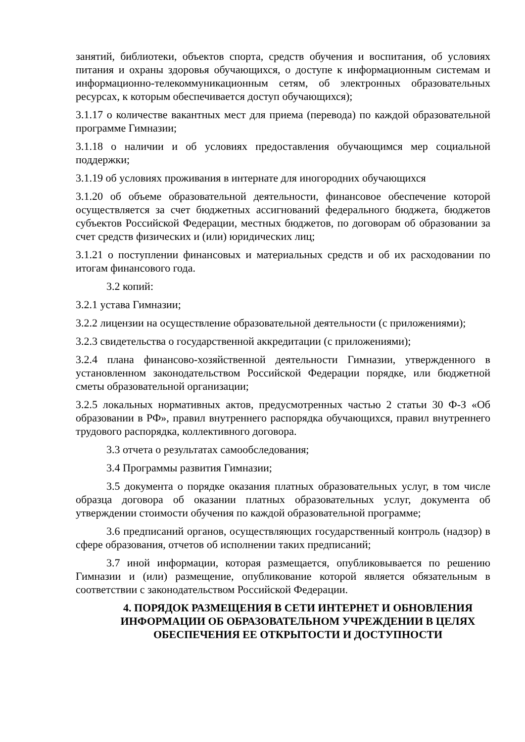занятий, библиотеки, объектов спорта, средств обучения и воспитания, об условиях питания и охраны здоровья обучающихся, о доступе к информационным системам и информационно-телекоммуникационным сетям, об электронных образовательных ресурсах, к которым обеспечивается доступ обучающихся);
3.1.17 о количестве вакантных мест для приема (перевода) по каждой образовательной программе Гимназии;
3.1.18 о наличии и об условиях предоставления обучающимся мер социальной поддержки;
3.1.19 об условиях проживания в интернате для иногородних обучающихся
3.1.20 об объеме образовательной деятельности, финансовое обеспечение которой осуществляется за счет бюджетных ассигнований федерального бюджета, бюджетов субъектов Российской Федерации, местных бюджетов, по договорам об образовании за счет средств физических и (или) юридических лиц;
3.1.21 о поступлении финансовых и материальных средств и об их расходовании по итогам финансового года.
3.2 копий:
3.2.1 устава Гимназии;
3.2.2 лицензии на осуществление образовательной деятельности (с приложениями);
3.2.3 свидетельства о государственной аккредитации (с приложениями);
3.2.4 плана финансово-хозяйственной деятельности Гимназии, утвержденного в установленном законодательством Российской Федерации порядке, или бюджетной сметы образовательной организации;
3.2.5 локальных нормативных актов, предусмотренных частью 2 статьи 30 Ф-З «Об образовании в РФ», правил внутреннего распорядка обучающихся, правил внутреннего трудового распорядка, коллективного договора.
3.3 отчета о результатах самообследования;
3.4 Программы развития Гимназии;
3.5 документа о порядке оказания платных образовательных услуг, в том числе образца договора об оказании платных образовательных услуг, документа об утверждении стоимости обучения по каждой образовательной программе;
3.6 предписаний органов, осуществляющих государственный контроль (надзор) в сфере образования, отчетов об исполнении таких предписаний;
3.7 иной информации, которая размещается, опубликовывается по решению Гимназии и (или) размещение, опубликование которой является обязательным в соответствии с законодательством Российской Федерации.
4. ПОРЯДОК РАЗМЕЩЕНИЯ В СЕТИ ИНТЕРНЕТ И ОБНОВЛЕНИЯ ИНФОРМАЦИИ ОБ ОБРАЗОВАТЕЛЬНОМ УЧРЕЖДЕНИИ В ЦЕЛЯХ ОБЕСПЕЧЕНИЯ ЕЕ ОТКРЫТОСТИ И ДОСТУПНОСТИ